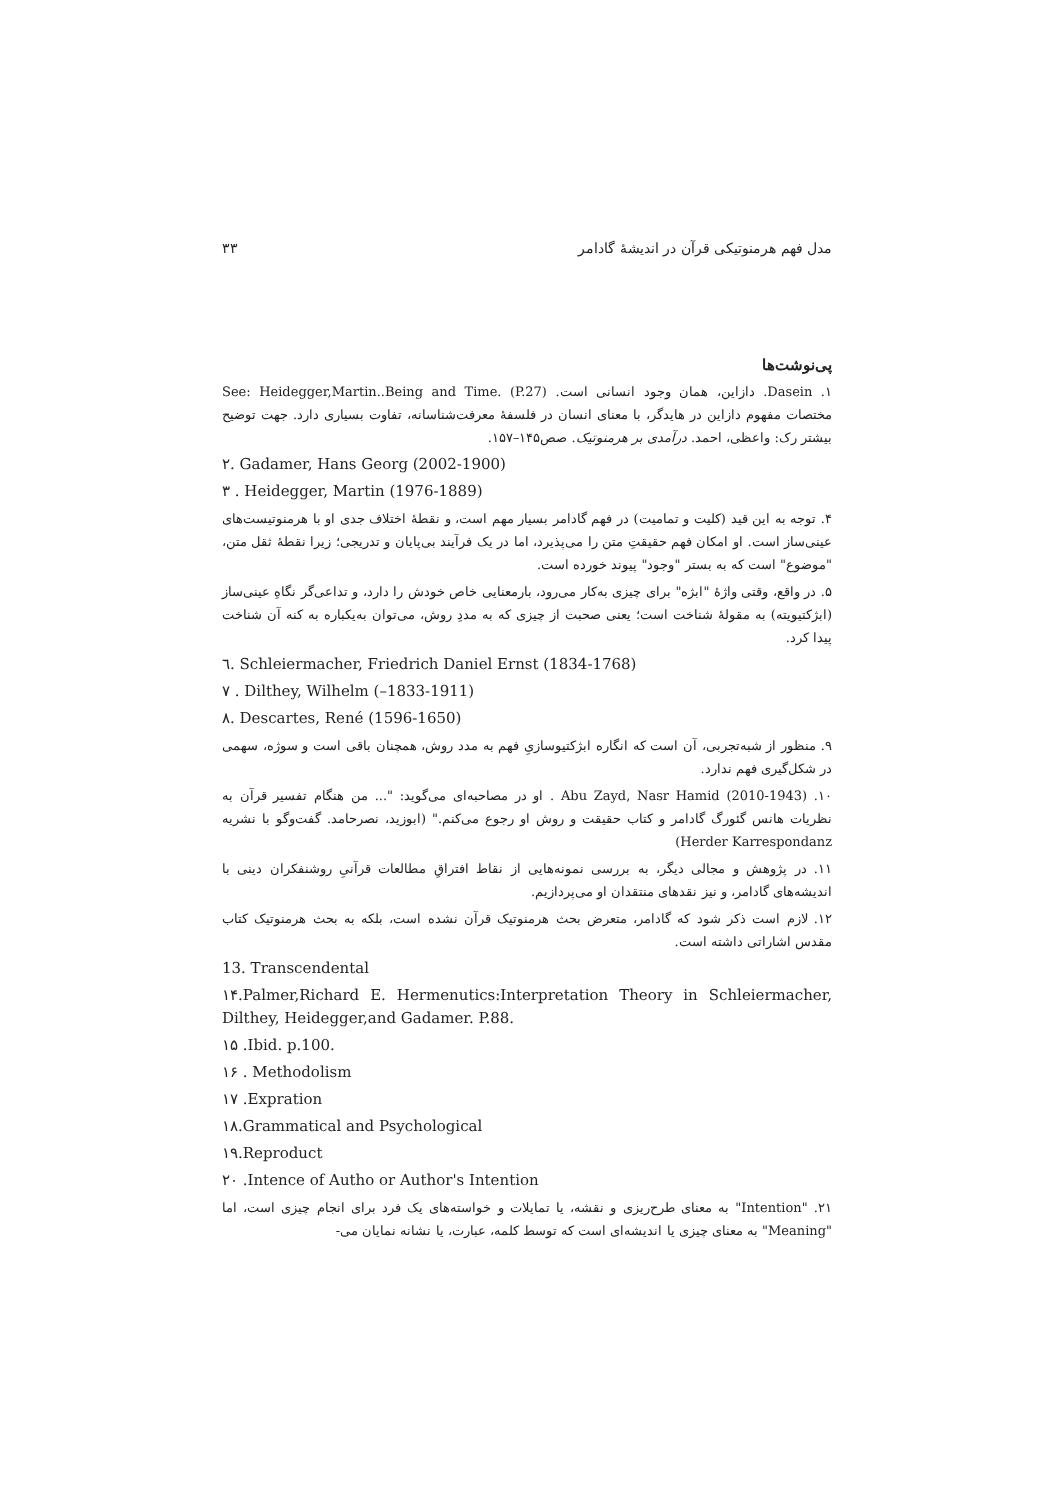مدل فهم هرمنوتیکی قرآن در اندیشهٔ گادامر ۳۳
پی‌نوشت‌ها
۱. Dasein. دازاین، همان وجود انسانی است. See: Heidegger,Martin..Being and Time. (P.27) مختصات مفهوم دازاین در هایدگر، با معنای انسان در فلسفهٔ معرفت‌شناسانه، تفاوت بسیاری دارد. جهت توضیح بیشتر رک: واعظی، احمد. درآمدی بر هرمنوتیک. صص۱۴۵–۱۵۷.
۲. Gadamer, Hans Georg (2002-1900)
۳ . Heidegger, Martin (1976-1889)
۴. توجه به این قید (کلیت و تمامیت) در فهم گادامر بسیار مهم است، و نقطهٔ اختلاف جدی او با هرمنوتیست‌های عینی‌ساز است. او امکان فهم حقیقتِ متن را می‌پذیرد، اما در یک فرآیند بی‌پایان و تدریجی؛ زیرا نقطهٔ ثقل متن، "موضوع" است که به بستر "وجود" پیوند خورده است.
۵. در واقع، وقتی واژهٔ "ابژه" برای چیزی به‌کار می‌رود، بارمعنایی خاص خودش را دارد، و تداعی‌گر نگاهِ عینی‌ساز (ابژکتیویته) به مقولهٔ شناخت است؛ یعنی صحبت از چیزی که به مددِ روش، می‌توان به‌یکباره به کنه آن شناخت پیدا کرد.
٦. Schleiermacher, Friedrich Daniel Ernst (1834-1768)
۷ . Dilthey, Wilhelm (–1833-1911)
۸. Descartes, René (1596-1650)
۹. منظور از شبه‌تجربی، آن است که انگاره ابژکتیوسازیِ فهم به مدد روش، همچنان باقی است و سوژه، سهمی در شکل‌گیری فهم ندارد.
۱۰. Abu Zayd, Nasr Hamid (2010-1943) . او در مصاحبه‌ای می‌گوید: "... من هنگام تفسیر قرآن به نظریات هانس گئورگ گادامر و کتاب حقیقت و روش او رجوع می‌کنم." (ابوزید، نصرحامد. گفت‌وگو با نشریه Herder Karrespondanz)
۱۱. در پژوهش و مجالی دیگر، به بررسی نمونه‌هایی از نقاط افتراقِ مطالعات قرآنیِ روشنفکران دینی با اندیشه‌های گادامر، و نیز نقدهای منتقدان او می‌پردازیم.
۱۲. لازم است ذکر شود که گادامر، متعرض بحث هرمنوتیک قرآن نشده است، بلکه به بحث هرمنوتیک کتاب مقدس اشاراتی داشته است.
13. Transcendental
۱۴.Palmer,Richard E. Hermenutics:Interpretation Theory in Schleiermacher, Dilthey, Heidegger,and Gadamer. P.88.
۱۵ .Ibid. p.100.
۱۶ . Methodolism
۱۷ .Expration
۱۸.Grammatical and Psychological
۱۹.Reproduct
۲۰ .Intence of Autho or Author's Intention
۲۱. "Intention" به معنای طرح‌ریزی و نقشه، یا تمایلات و خواسته‌های یک فرد برای انجام چیزی است، اما "Meaning" به معنای چیزی یا اندیشه‌ای است که توسط کلمه، عبارت، یا نشانه نمایان می-